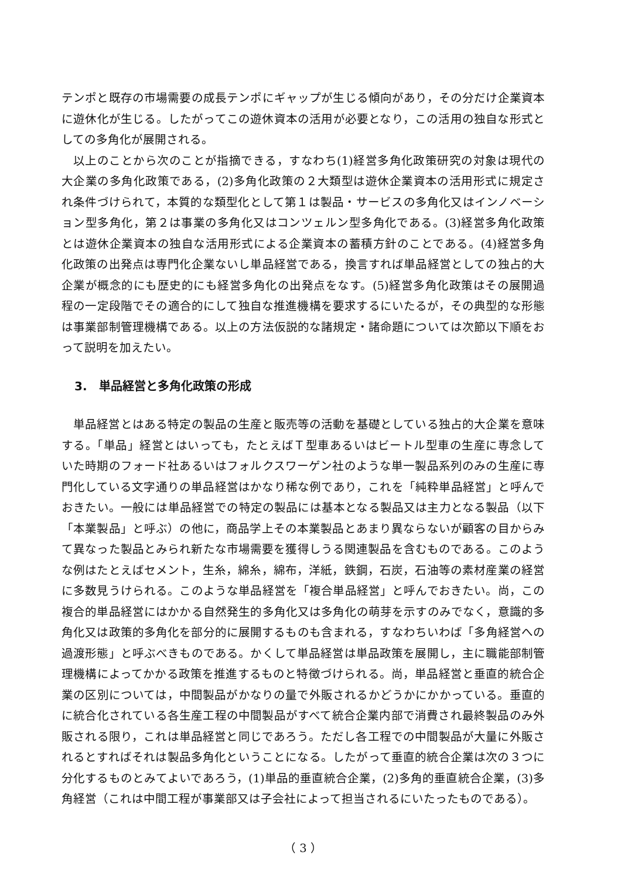テンポと既存の市場需要の成長テンポにギャップが生じる傾向があり，その分だけ企業資本に遊休化が生じる。したがってこの遊休資本の活用が必要となり，この活用の独自な形式としての多角化が展開される。
以上のことから次のことが指摘できる，すなわち(1)経営多角化政策研究の対象は現代の大企業の多角化政策である，(2)多角化政策の２大類型は遊休企業資本の活用形式に規定され条件づけられて，本質的な類型化として第１は製品・サービスの多角化又はインノベーション型多角化，第２は事業の多角化又はコンツェルン型多角化である。(3)経営多角化政策とは遊休企業資本の独自な活用形式による企業資本の蓄積方針のことである。(4)経営多角化政策の出発点は専門化企業ないし単品経営である，換言すれば単品経営としての独占的大企業が概念的にも歴史的にも経営多角化の出発点をなす。(5)経営多角化政策はその展開過程の一定段階でその適合的にして独自な推進機構を要求するにいたるが，その典型的な形態は事業部制管理機構である。以上の方法仮説的な諸規定・諸命題については次節以下順をおって説明を加えたい。
3.　単品経営と多角化政策の形成
単品経営とはある特定の製品の生産と販売等の活動を基礎としている独占的大企業を意味する。「単品」経営とはいっても，たとえばＴ型車あるいはビートル型車の生産に専念していた時期のフォード社あるいはフォルクスワーゲン社のような単一製品系列のみの生産に専門化している文字通りの単品経営はかなり稀な例であり，これを「純粋単品経営」と呼んでおきたい。一般には単品経営での特定の製品には基本となる製品又は主力となる製品（以下「本業製品」と呼ぶ）の他に，商品学上その本業製品とあまり異ならないが顧客の目からみて異なった製品とみられ新たな市場需要を獲得しうる関連製品を含むものである。このような例はたとえばセメント，生糸，綿糸，綿布，洋紙，鉄鋼，石炭，石油等の素材産業の経営に多数見うけられる。このような単品経営を「複合単品経営」と呼んでおきたい。尚，この複合的単品経営にはかかる自然発生的多角化又は多角化の萌芽を示すのみでなく，意識的多角化又は政策的多角化を部分的に展開するものも含まれる，すなわちいわば「多角経営への過渡形態」と呼ぶべきものである。かくして単品経営は単品政策を展開し，主に職能部制管理機構によってかかる政策を推進するものと特徴づけられる。尚，単品経営と垂直的統合企業の区別については，中間製品がかなりの量で外販されるかどうかにかかっている。垂直的に統合化されている各生産工程の中間製品がすべて統合企業内部で消費され最終製品のみ外販される限り，これは単品経営と同じであろう。ただし各工程での中間製品が大量に外販されるとすればそれは製品多角化ということになる。したがって垂直的統合企業は次の３つに分化するものとみてよいであろう，(1)単品的垂直統合企業，(2)多角的垂直統合企業，(3)多角経営（これは中間工程が事業部又は子会社によって担当されるにいたったものである）。
（ 3 ）